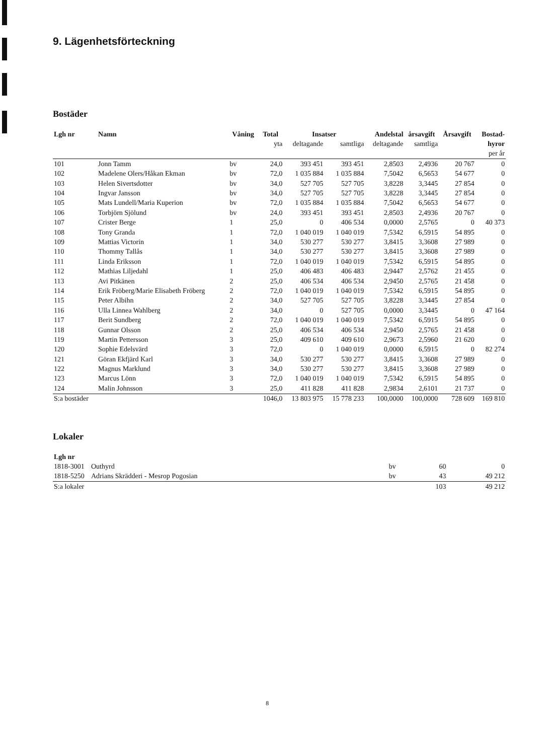9. Lägenhetsförteckning
Bostäder
| Lgh nr | Namn | Våning | Total | Insatser | | Andelstal | årsavgift | Årsavgift | Bostad- |
| --- | --- | --- | --- | --- | --- | --- | --- | --- | --- |
| | | | yta | deltagande | samtliga | deltagande | samtliga | | hyror |
| | | | | | | | | | per år |
| 101 | Jonn Tamm | bv | 24,0 | 393 451 | 393 451 | 2,8503 | 2,4936 | 20 767 | 0 |
| 102 | Madelene Olers/Håkan Ekman | bv | 72,0 | 1 035 884 | 1 035 884 | 7,5042 | 6,5653 | 54 677 | 0 |
| 103 | Helen Sivertsdotter | bv | 34,0 | 527 705 | 527 705 | 3,8228 | 3,3445 | 27 854 | 0 |
| 104 | Ingvar Jansson | bv | 34,0 | 527 705 | 527 705 | 3,8228 | 3,3445 | 27 854 | 0 |
| 105 | Mats Lundell/Maria Kuperion | bv | 72,0 | 1 035 884 | 1 035 884 | 7,5042 | 6,5653 | 54 677 | 0 |
| 106 | Torbjörn Sjölund | bv | 24,0 | 393 451 | 393 451 | 2,8503 | 2,4936 | 20 767 | 0 |
| 107 | Crister Berge | 1 | 25,0 | 0 | 406 534 | 0,0000 | 2,5765 | 0 | 40 373 |
| 108 | Tony Granda | 1 | 72,0 | 1 040 019 | 1 040 019 | 7,5342 | 6,5915 | 54 895 | 0 |
| 109 | Mattias Victorin | 1 | 34,0 | 530 277 | 530 277 | 3,8415 | 3,3608 | 27 989 | 0 |
| 110 | Thommy Tallås | 1 | 34,0 | 530 277 | 530 277 | 3,8415 | 3,3608 | 27 989 | 0 |
| 111 | Linda Eriksson | 1 | 72,0 | 1 040 019 | 1 040 019 | 7,5342 | 6,5915 | 54 895 | 0 |
| 112 | Mathias Liljedahl | 1 | 25,0 | 406 483 | 406 483 | 2,9447 | 2,5762 | 21 455 | 0 |
| 113 | Avi Pitkänen | 2 | 25,0 | 406 534 | 406 534 | 2,9450 | 2,5765 | 21 458 | 0 |
| 114 | Erik Fröberg/Marie Elisabeth Fröberg | 2 | 72,0 | 1 040 019 | 1 040 019 | 7,5342 | 6,5915 | 54 895 | 0 |
| 115 | Peter Albihn | 2 | 34,0 | 527 705 | 527 705 | 3,8228 | 3,3445 | 27 854 | 0 |
| 116 | Ulla Linnea Wahlberg | 2 | 34,0 | 0 | 527 705 | 0,0000 | 3,3445 | 0 | 47 164 |
| 117 | Berit Sundberg | 2 | 72,0 | 1 040 019 | 1 040 019 | 7,5342 | 6,5915 | 54 895 | 0 |
| 118 | Gunnar Olsson | 2 | 25,0 | 406 534 | 406 534 | 2,9450 | 2,5765 | 21 458 | 0 |
| 119 | Martin Pettersson | 3 | 25,0 | 409 610 | 409 610 | 2,9673 | 2,5960 | 21 620 | 0 |
| 120 | Sophie Edelsvärd | 3 | 72,0 | 0 | 1 040 019 | 0,0000 | 6,5915 | 0 | 82 274 |
| 121 | Göran Ekfjärd Karl | 3 | 34,0 | 530 277 | 530 277 | 3,8415 | 3,3608 | 27 989 | 0 |
| 122 | Magnus Marklund | 3 | 34,0 | 530 277 | 530 277 | 3,8415 | 3,3608 | 27 989 | 0 |
| 123 | Marcus Lönn | 3 | 72,0 | 1 040 019 | 1 040 019 | 7,5342 | 6,5915 | 54 895 | 0 |
| 124 | Malin Johnsson | 3 | 25,0 | 411 828 | 411 828 | 2,9834 | 2,6101 | 21 737 | 0 |
| S:a bostäder | | | 1046,0 | 13 803 975 | 15 778 233 | 100,0000 | 100,0000 | 728 609 | 169 810 |
Lokaler
| Lgh nr | | | | |
| --- | --- | --- | --- | --- |
| 1818-3001 | Outhyrd | bv | 60 | 0 |
| 1818-5250 | Adrians Skrädderi - Mesrop Pogosian | bv | 43 | 49 212 |
| S:a lokaler | | | 103 | 49 212 |
8